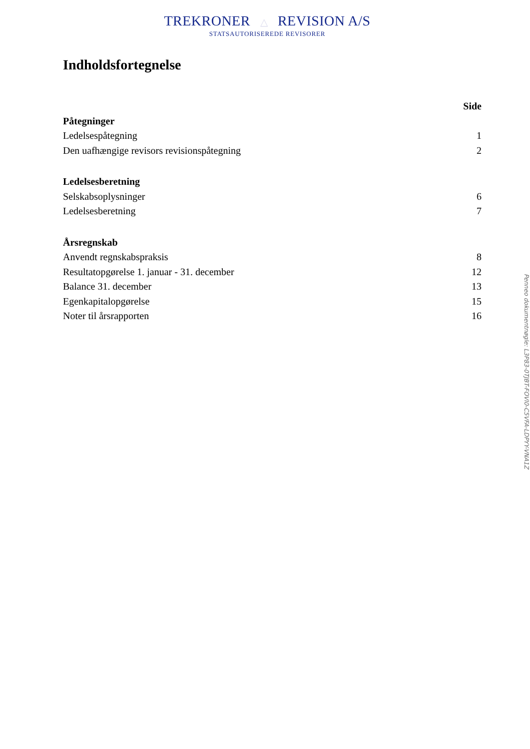TREKRONER △ REVISION A/S
STATSAUTORISEREDE REVISORER
Indholdsfortegnelse
| | Side |
| --- | --- |
| Påtegninger | |
| Ledelsespåtegning | 1 |
| Den uafhængige revisors revisionspåtegning | 2 |
| Ledelsesberetning | |
| Selskabsoplysninger | 6 |
| Ledelsesberetning | 7 |
| Årsregnskab | |
| Anvendt regnskabspraksis | 8 |
| Resultatopgørelse 1. januar - 31. december | 12 |
| Balance 31. december | 13 |
| Egenkapitalopgørelse | 15 |
| Noter til årsrapporten | 16 |
Penneo dokumentnøgle: L3P83-0TJBT-FOVI0-C5VFA-LDPYY-VNA1Z